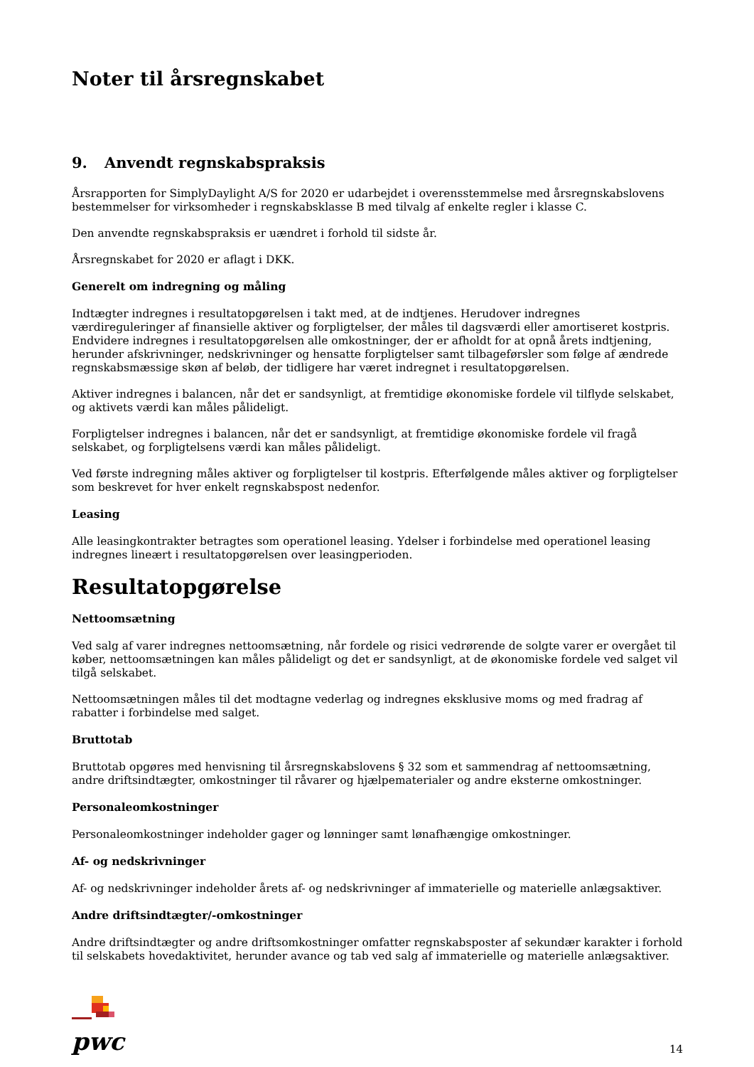Noter til årsregnskabet
9. Anvendt regnskabspraksis
Årsrapporten for SimplyDaylight A/S for 2020 er udarbejdet i overensstemmelse med årsregnskabslovens bestemmelser for virksomheder i regnskabsklasse B med tilvalg af enkelte regler i klasse C.
Den anvendte regnskabspraksis er uændret i forhold til sidste år.
Årsregnskabet for 2020 er aflagt i DKK.
Generelt om indregning og måling
Indtægter indregnes i resultatopgørelsen i takt med, at de indtjenes. Herudover indregnes værdireguleringer af finansielle aktiver og forpligtelser, der måles til dagsværdi eller amortiseret kostpris. Endvidere indregnes i resultatopgørelsen alle omkostninger, der er afholdt for at opnå årets indtjening, herunder afskrivninger, nedskrivninger og hensatte forpligtelser samt tilbageførsler som følge af ændrede regnskabsmæssige skøn af beløb, der tidligere har været indregnet i resultatopgørelsen.
Aktiver indregnes i balancen, når det er sandsynligt, at fremtidige økonomiske fordele vil tilflyde selskabet, og aktivets værdi kan måles pålideligt.
Forpligtelser indregnes i balancen, når det er sandsynligt, at fremtidige økonomiske fordele vil fragå selskabet, og forpligtelsens værdi kan måles pålideligt.
Ved første indregning måles aktiver og forpligtelser til kostpris. Efterfølgende måles aktiver og forpligtelser som beskrevet for hver enkelt regnskabspost nedenfor.
Leasing
Alle leasingkontrakter betragtes som operationel leasing. Ydelser i forbindelse med operationel leasing indregnes lineært i resultatopgørelsen over leasingperioden.
Resultatopgørelse
Nettoomsætning
Ved salg af varer indregnes nettoomsætning, når fordele og risici vedrørende de solgte varer er overgået til køber, nettoomsætningen kan måles pålideligt og det er sandsynligt, at de økonomiske fordele ved salget vil tilgå selskabet.
Nettoomsætningen måles til det modtagne vederlag og indregnes eksklusive moms og med fradrag af rabatter i forbindelse med salget.
Bruttotab
Bruttotab opgøres med henvisning til årsregnskabslovens § 32 som et sammendrag af nettoomsætning, andre driftsindtægter, omkostninger til råvarer og hjælpematerialer og andre eksterne omkostninger.
Personaleomkostninger
Personaleomkostninger indeholder gager og lønninger samt lønafhængige omkostninger.
Af- og nedskrivninger
Af- og nedskrivninger indeholder årets af- og nedskrivninger af immaterielle og materielle anlægsaktiver.
Andre driftsindtægter/-omkostninger
Andre driftsindtægter og andre driftsomkostninger omfatter regnskabsposter af sekundær karakter i forhold til selskabets hovedaktivitet, herunder avance og tab ved salg af immaterielle og materielle anlægsaktiver.
pwc
14